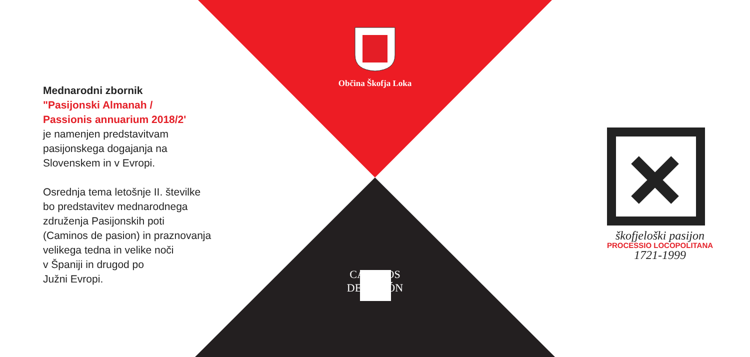Mednarodni zbornik
"Pasijonski Almanah /
Passionis annuarium 2018/2'
je namenjen predstavitvam
pasijonskega dogajanja na
Slovenskem in v Evropi.
Osrednja tema letošnje II. številke
bo predstavitev mednarodnega
združenja Pasijonskih poti
(Caminos de pasion) in praznovanja
velikega tedna in velike noči
v Španiji in drugod po
Južni Evropi.
Občina Škofja Loka
CAMINOS
DE PASIÓN
škofjeloški pasijon
PROCESSIO LOCOPOLITANA
1721-1999